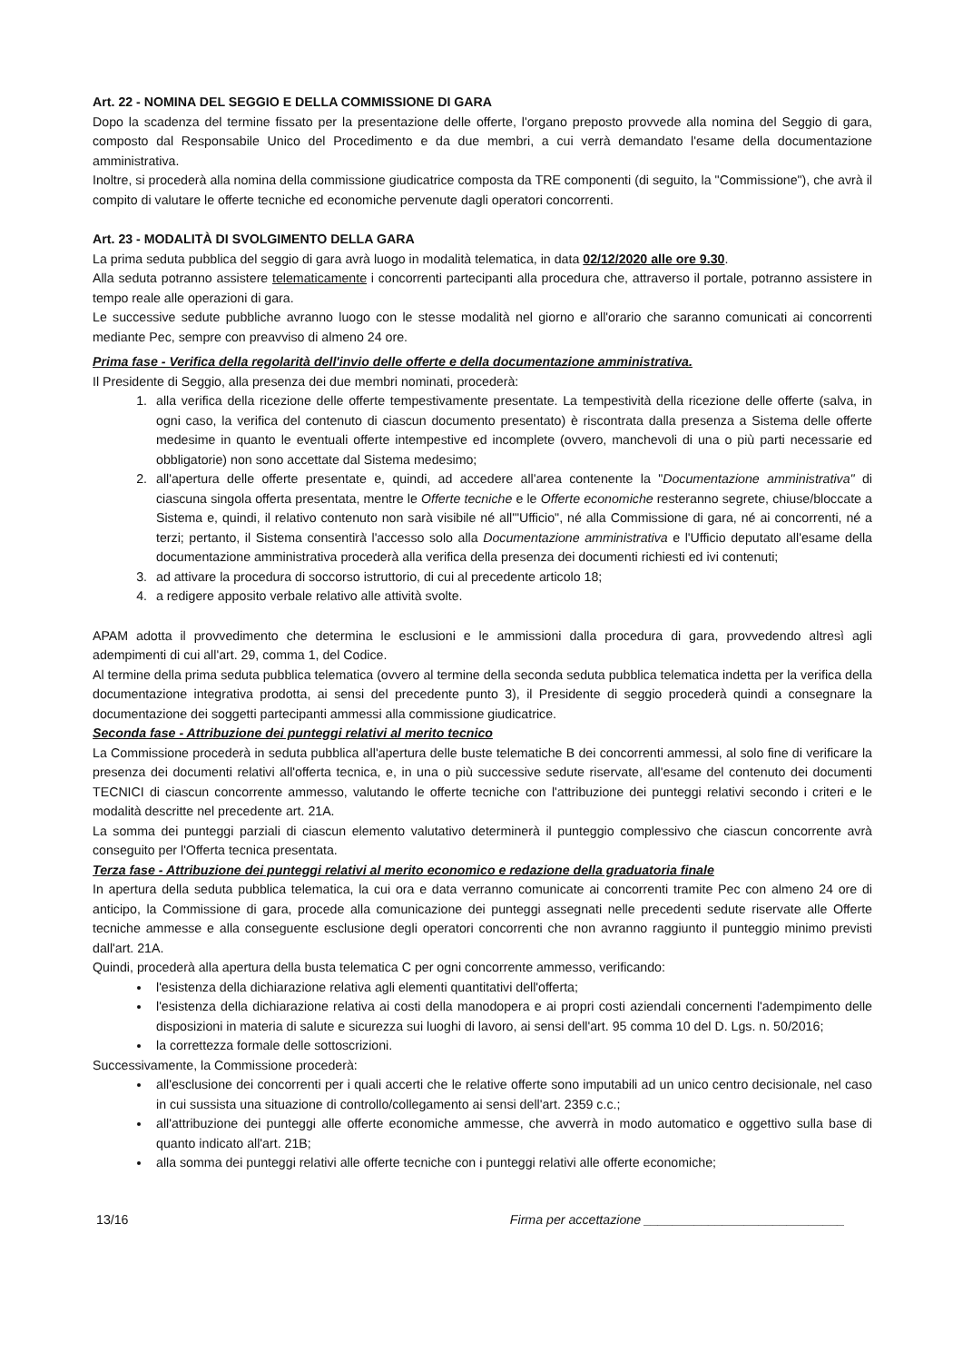Art. 22 - NOMINA DEL SEGGIO E DELLA COMMISSIONE DI GARA
Dopo la scadenza del termine fissato per la presentazione delle offerte, l'organo preposto provvede alla nomina del Seggio di gara, composto dal Responsabile Unico del Procedimento e da due membri, a cui verrà demandato l'esame della documentazione amministrativa.
Inoltre, si procederà alla nomina della commissione giudicatrice composta da TRE componenti (di seguito, la "Commissione"), che avrà il compito di valutare le offerte tecniche ed economiche pervenute dagli operatori concorrenti.
Art. 23 - MODALITÀ DI SVOLGIMENTO DELLA GARA
La prima seduta pubblica del seggio di gara avrà luogo in modalità telematica, in data 02/12/2020 alle ore 9.30.
Alla seduta potranno assistere telematicamente i concorrenti partecipanti alla procedura che, attraverso il portale, potranno assistere in tempo reale alle operazioni di gara.
Le successive sedute pubbliche avranno luogo con le stesse modalità nel giorno e all'orario che saranno comunicati ai concorrenti mediante Pec, sempre con preavviso di almeno 24 ore.
Prima fase - Verifica della regolarità dell'invio delle offerte e della documentazione amministrativa.
Il Presidente di Seggio, alla presenza dei due membri nominati, procederà:
1. alla verifica della ricezione delle offerte tempestivamente presentate. La tempestività della ricezione delle offerte (salva, in ogni caso, la verifica del contenuto di ciascun documento presentato) è riscontrata dalla presenza a Sistema delle offerte medesime in quanto le eventuali offerte intempestive ed incomplete (ovvero, manchevoli di una o più parti necessarie ed obbligatorie) non sono accettate dal Sistema medesimo;
2. all'apertura delle offerte presentate e, quindi, ad accedere all'area contenente la "Documentazione amministrativa" di ciascuna singola offerta presentata, mentre le Offerte tecniche e le Offerte economiche resteranno segrete, chiuse/bloccate a Sistema e, quindi, il relativo contenuto non sarà visibile né all'"Ufficio", né alla Commissione di gara, né ai concorrenti, né a terzi; pertanto, il Sistema consentirà l'accesso solo alla Documentazione amministrativa e l'Ufficio deputato all'esame della documentazione amministrativa procederà alla verifica della presenza dei documenti richiesti ed ivi contenuti;
3. ad attivare la procedura di soccorso istruttorio, di cui al precedente articolo 18;
4. a redigere apposito verbale relativo alle attività svolte.
APAM adotta il provvedimento che determina le esclusioni e le ammissioni dalla procedura di gara, provvedendo altresì agli adempimenti di cui all'art. 29, comma 1, del Codice.
Al termine della prima seduta pubblica telematica (ovvero al termine della seconda seduta pubblica telematica indetta per la verifica della documentazione integrativa prodotta, ai sensi del precedente punto 3), il Presidente di seggio procederà quindi a consegnare la documentazione dei soggetti partecipanti ammessi alla commissione giudicatrice.
Seconda fase - Attribuzione dei punteggi relativi al merito tecnico
La Commissione procederà in seduta pubblica all'apertura delle buste telematiche B dei concorrenti ammessi, al solo fine di verificare la presenza dei documenti relativi all'offerta tecnica, e, in una o più successive sedute riservate, all'esame del contenuto dei documenti TECNICI di ciascun concorrente ammesso, valutando le offerte tecniche con l'attribuzione dei punteggi relativi secondo i criteri e le modalità descritte nel precedente art. 21A.
La somma dei punteggi parziali di ciascun elemento valutativo determinerà il punteggio complessivo che ciascun concorrente avrà conseguito per l'Offerta tecnica presentata.
Terza fase - Attribuzione dei punteggi relativi al merito economico e redazione della graduatoria finale
In apertura della seduta pubblica telematica, la cui ora e data verranno comunicate ai concorrenti tramite Pec con almeno 24 ore di anticipo, la Commissione di gara, procede alla comunicazione dei punteggi assegnati nelle precedenti sedute riservate alle Offerte tecniche ammesse e alla conseguente esclusione degli operatori concorrenti che non avranno raggiunto il punteggio minimo previsti dall'art. 21A.
Quindi, procederà alla apertura della busta telematica C per ogni concorrente ammesso, verificando:
l'esistenza della dichiarazione relativa agli elementi quantitativi dell'offerta;
l'esistenza della dichiarazione relativa ai costi della manodopera e ai propri costi aziendali concernenti l'adempimento delle disposizioni in materia di salute e sicurezza sui luoghi di lavoro, ai sensi dell'art. 95 comma 10 del D. Lgs. n. 50/2016;
la correttezza formale delle sottoscrizioni.
Successivamente, la Commissione procederà:
all'esclusione dei concorrenti per i quali accerti che le relative offerte sono imputabili ad un unico centro decisionale, nel caso in cui sussista una situazione di controllo/collegamento ai sensi dell'art. 2359 c.c.;
all'attribuzione dei punteggi alle offerte economiche ammesse, che avverrà in modo automatico e oggettivo sulla base di quanto indicato all'art. 21B;
alla somma dei punteggi relativi alle offerte tecniche con i punteggi relativi alle offerte economiche;
13/16 Firma per accettazione ____________________________